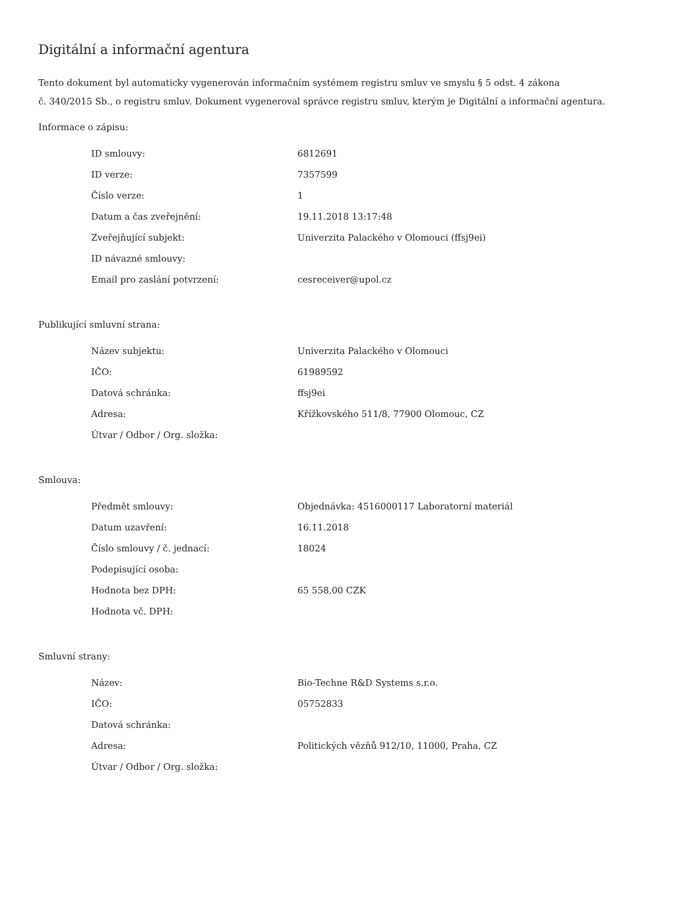Digitální a informační agentura
Tento dokument byl automaticky vygenerován informačním systémem registru smluv ve smyslu § 5 odst. 4 zákona
č. 340/2015 Sb., o registru smluv. Dokument vygeneroval správce registru smluv, kterým je Digitální a informační agentura.
Informace o zápisu:
| ID smlouvy: | 6812691 |
| ID verze: | 7357599 |
| Číslo verze: | 1 |
| Datum a čas zveřejnění: | 19.11.2018 13:17:48 |
| Zveřejňující subjekt: | Univerzita Palackého v Olomouci (ffsj9ei) |
| ID návazné smlouvy: | |
| Email pro zaslání potvrzení: | cesreceiver@upol.cz |
Publikující smluvní strana:
| Název subjektu: | Univerzita Palackého v Olomouci |
| IČO: | 61989592 |
| Datová schránka: | ffsj9ei |
| Adresa: | Křížkovského 511/8, 77900 Olomouc, CZ |
| Útvar / Odbor / Org. složka: | |
Smlouva:
| Předmět smlouvy: | Objednávka: 4516000117 Laboratorní materiál |
| Datum uzavření: | 16.11.2018 |
| Číslo smlouvy / č. jednací: | 18024 |
| Podepisující osoba: | |
| Hodnota bez DPH: | 65 558,00 CZK |
| Hodnota vč. DPH: | |
Smluvní strany:
| Název: | Bio-Techne R&D Systems s.r.o. |
| IČO: | 05752833 |
| Datová schránka: | |
| Adresa: | Politických vězňů 912/10, 11000, Praha, CZ |
| Útvar / Odbor / Org. složka: | |